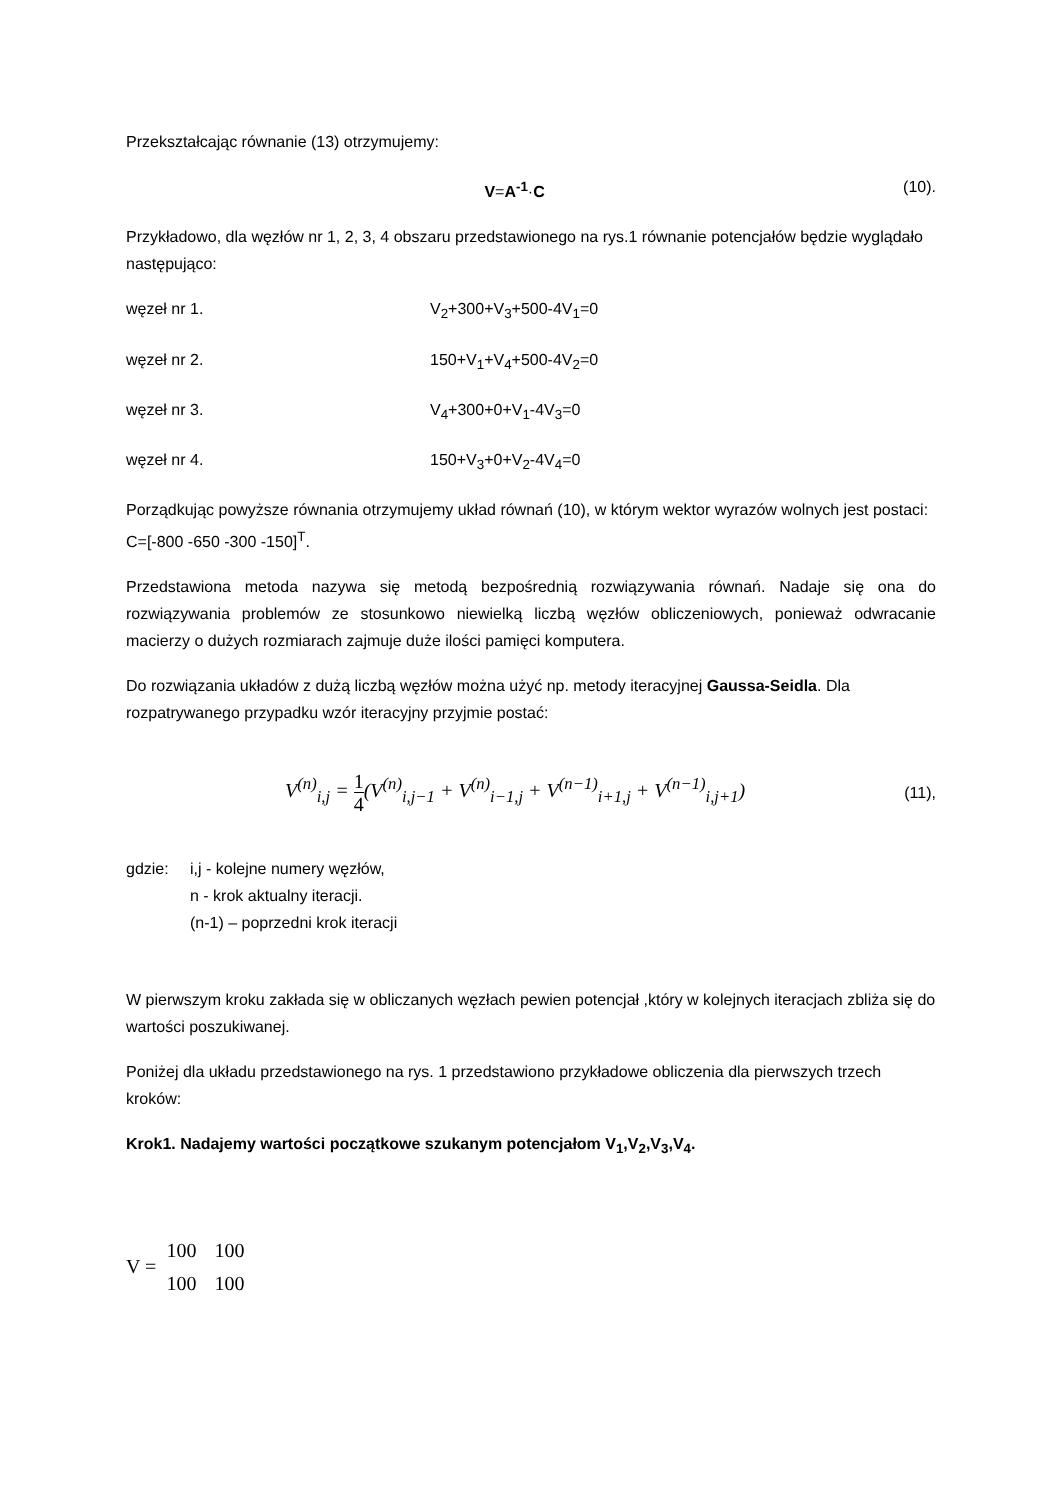Przekształcając równanie (13) otrzymujemy:
V=A<sup>-1</sup>·C (10).
Przykładowo, dla węzłów nr 1, 2, 3, 4 obszaru przedstawionego na rys.1 równanie potencjałów będzie wyglądało następująco:
węzeł nr 1. V<sub>2</sub>+300+V<sub>3</sub>+500-4V<sub>1</sub>=0
węzeł nr 2. 150+V<sub>1</sub>+V<sub>4</sub>+500-4V<sub>2</sub>=0
węzeł nr 3. V<sub>4</sub>+300+0+V<sub>1</sub>-4V<sub>3</sub>=0
węzeł nr 4. 150+V<sub>3</sub>+0+V<sub>2</sub>-4V<sub>4</sub>=0
Porządkując powyższe równania otrzymujemy układ równań (10), w którym wektor wyrazów wolnych jest postaci: C=[-800 -650 -300 -150]<sup>T</sup>.
Przedstawiona metoda nazywa się metodą bezpośrednią rozwiązywania równań. Nadaje się ona do rozwiązywania problemów ze stosunkowo niewielką liczbą węzłów obliczeniowych, ponieważ odwracanie macierzy o dużych rozmiarach zajmuje duże ilości pamięci komputera.
Do rozwiązania układów z dużą liczbą węzłów można użyć np. metody iteracyjnej Gaussa-Seidla. Dla rozpatrywanego przypadku wzór iteracyjny przyjmie postać:
V<sup>(n)</sup><sub>i,j</sub> = 1 4(V<sup>(n)</sup><sub>i,j−1</sub> + V<sup>(n)</sup><sub>i−1,j</sub> + V<sup>(n−1)</sup><sub>i+1,j</sub> + V<sup>(n−1)</sup><sub>i,j+1</sub>)
(11),
gdzie: i,j - kolejne numery węzłów,
n - krok aktualny iteracji.
(n-1) – poprzedni krok iteracji
W pierwszym kroku zakłada się w obliczanych węzłach pewien potencjał ,który w kolejnych iteracjach zbliża się do wartości poszukiwanej.
Poniżej dla układu przedstawionego na rys. 1 przedstawiono przykładowe obliczenia dla pierwszych trzech kroków:
Krok1. Nadajemy wartości początkowe szukanym potencjałom V<sub>1</sub>,V<sub>2</sub>,V<sub>3</sub>,V<sub>4</sub>.
V =
| 100 | 100 |
| 100 | 100 |